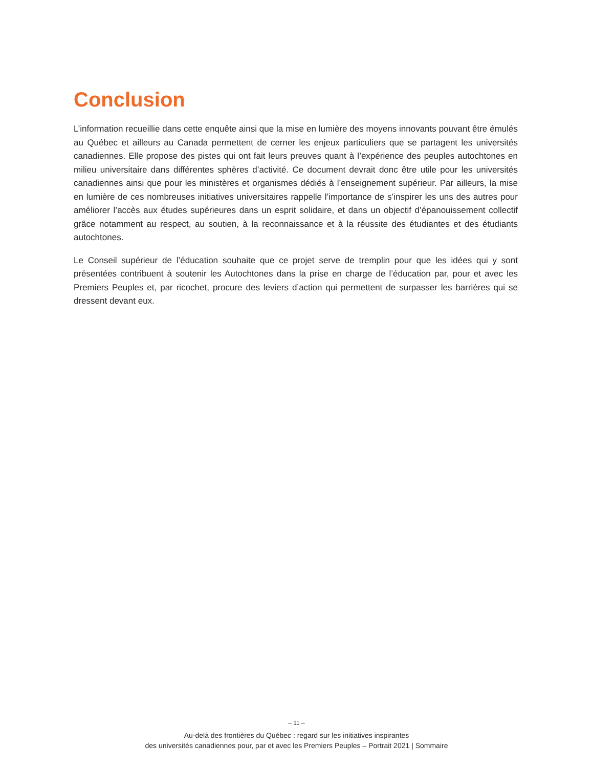Conclusion
L’information recueillie dans cette enquête ainsi que la mise en lumière des moyens innovants pouvant être émulés au Québec et ailleurs au Canada permettent de cerner les enjeux particuliers que se partagent les universités canadiennes. Elle propose des pistes qui ont fait leurs preuves quant à l’expérience des peuples autochtones en milieu universitaire dans différentes sphères d’activité. Ce document devrait donc être utile pour les universités canadiennes ainsi que pour les ministères et organismes dédiés à l’enseignement supérieur. Par ailleurs, la mise en lumière de ces nombreuses initiatives universitaires rappelle l’importance de s’inspirer les uns des autres pour améliorer l’accès aux études supérieures dans un esprit solidaire, et dans un objectif d’épanouissement collectif grâce notamment au respect, au soutien, à la reconnaissance et à la réussite des étudiantes et des étudiants autochtones.
Le Conseil supérieur de l’éducation souhaite que ce projet serve de tremplin pour que les idées qui y sont présentées contribuent à soutenir les Autochtones dans la prise en charge de l’éducation par, pour et avec les Premiers Peuples et, par ricochet, procure des leviers d’action qui permettent de surpasser les barrières qui se dressent devant eux.
– 11 –
Au-delà des frontières du Québec : regard sur les initiatives inspirantes
des universités canadiennes pour, par et avec les Premiers Peuples – Portrait 2021 | Sommaire